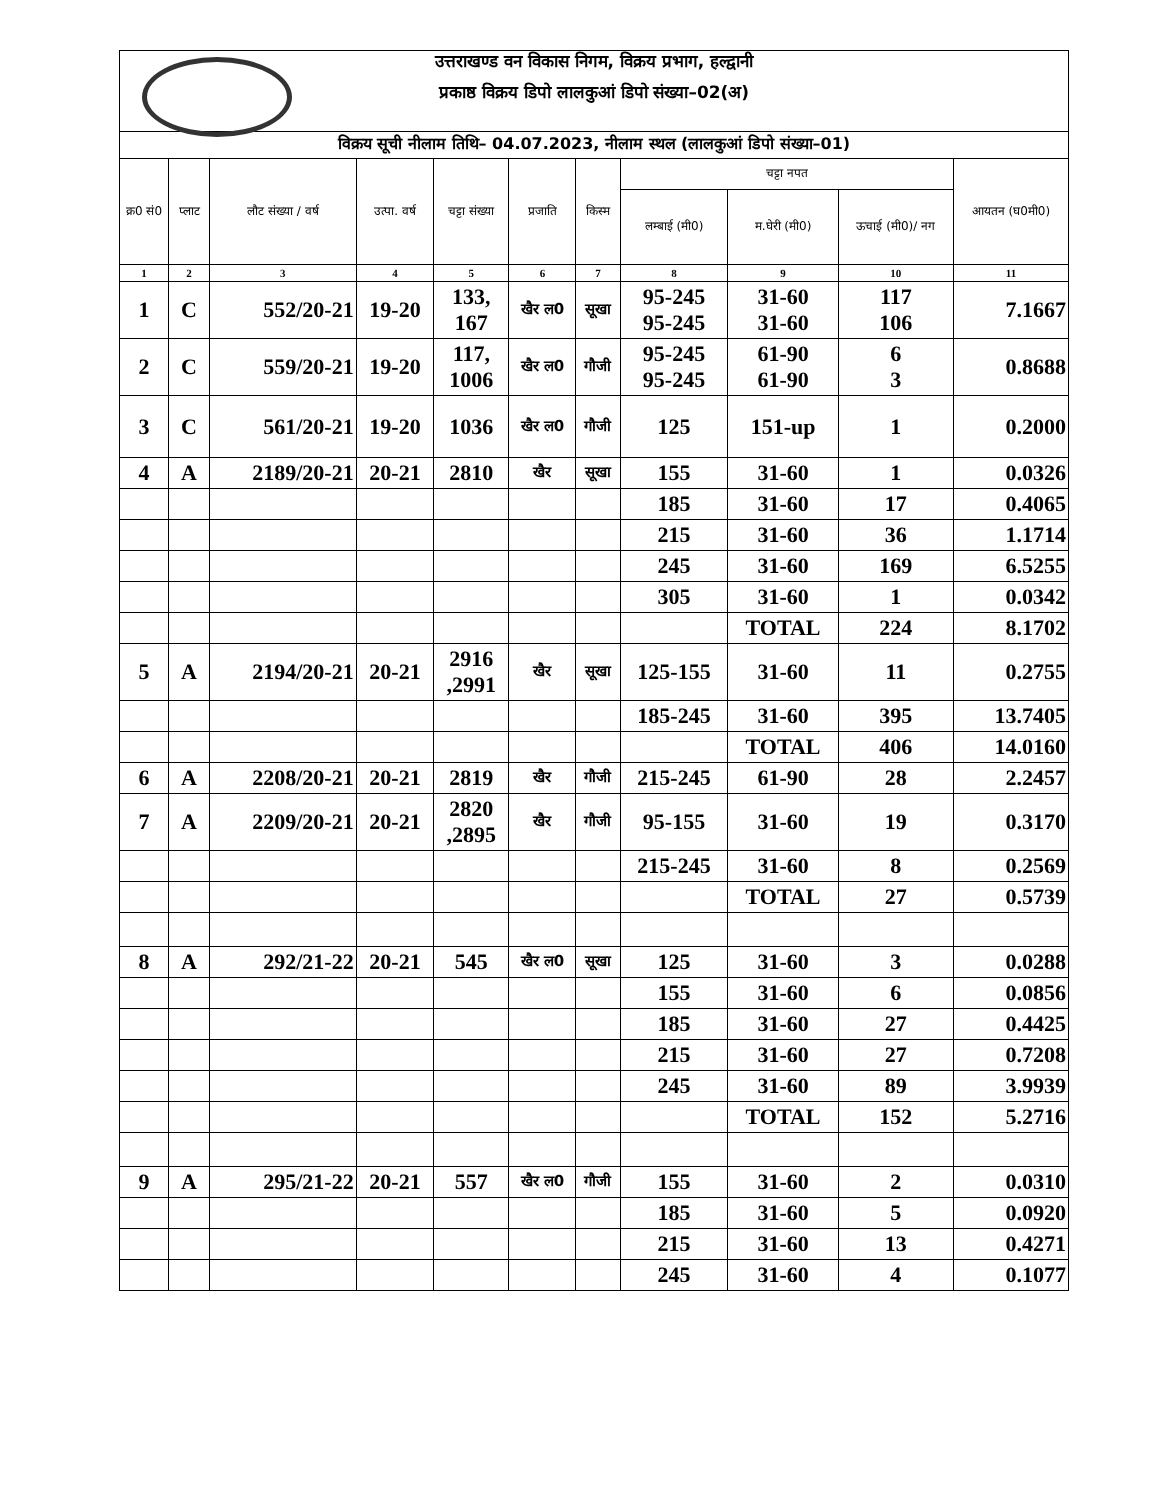उत्तराखण्ड वन विकास निगम, विक्रय प्रभाग, हल्द्वानी
प्रकाष्ठ विक्रय डिपो लालकुआं डिपो संख्या–02(अ)
| विक्रय सूची नीलाम तिथि– 04.07.2023, नीलाम स्थल (लालकुआं डिपो संख्या–01) | | | | | | | | | | |
| क्र0 सं0 | प्लाट | लौट संख्या / वर्ष | उत्पा. वर्ष | चट्टा संख्या | प्रजाति | किस्म | चट्टा नपत | | | आयतन (घ0मी0) |
| | | | | | | | लम्बाई (मी0) | म.घेरी (मी0) | ऊचाई (मी0)/ नग | |
| 1 | 2 | 3 | 4 | 5 | 6 | 7 | 8 | 9 | 10 | 11 |
| 1 | C | 552/20-21 | 19-20 | 133, 167 | खैर ल0 | सूखा | 95-245 95-245 | 31-60 31-60 | 117 106 | 7.1667 |
| 2 | C | 559/20-21 | 19-20 | 117, 1006 | खैर ल0 | गौजी | 95-245 95-245 | 61-90 61-90 | 6 3 | 0.8688 |
| 3 | C | 561/20-21 | 19-20 | 1036 | खैर ल0 | गौजी | 125 | 151-up | 1 | 0.2000 |
| 4 | A | 2189/20-21 | 20-21 | 2810 | खैर | सूखा | 155 | 31-60 | 1 | 0.0326 |
| | | | | | | | 185 | 31-60 | 17 | 0.4065 |
| | | | | | | | 215 | 31-60 | 36 | 1.1714 |
| | | | | | | | 245 | 31-60 | 169 | 6.5255 |
| | | | | | | | 305 | 31-60 | 1 | 0.0342 |
| | | | | | | | | TOTAL | 224 | 8.1702 |
| 5 | A | 2194/20-21 | 20-21 | 2916 ,2991 | खैर | सूखा | 125-155 | 31-60 | 11 | 0.2755 |
| | | | | | | | 185-245 | 31-60 | 395 | 13.7405 |
| | | | | | | | | TOTAL | 406 | 14.0160 |
| 6 | A | 2208/20-21 | 20-21 | 2819 | खैर | गौजी | 215-245 | 61-90 | 28 | 2.2457 |
| 7 | A | 2209/20-21 | 20-21 | 2820 ,2895 | खैर | गौजी | 95-155 | 31-60 | 19 | 0.3170 |
| | | | | | | | 215-245 | 31-60 | 8 | 0.2569 |
| | | | | | | | | TOTAL | 27 | 0.5739 |
| 8 | A | 292/21-22 | 20-21 | 545 | खैर ल0 | सूखा | 125 | 31-60 | 3 | 0.0288 |
| | | | | | | | 155 | 31-60 | 6 | 0.0856 |
| | | | | | | | 185 | 31-60 | 27 | 0.4425 |
| | | | | | | | 215 | 31-60 | 27 | 0.7208 |
| | | | | | | | 245 | 31-60 | 89 | 3.9939 |
| | | | | | | | | TOTAL | 152 | 5.2716 |
| 9 | A | 295/21-22 | 20-21 | 557 | खैर ल0 | गौजी | 155 | 31-60 | 2 | 0.0310 |
| | | | | | | | 185 | 31-60 | 5 | 0.0920 |
| | | | | | | | 215 | 31-60 | 13 | 0.4271 |
| | | | | | | | 245 | 31-60 | 4 | 0.1077 |